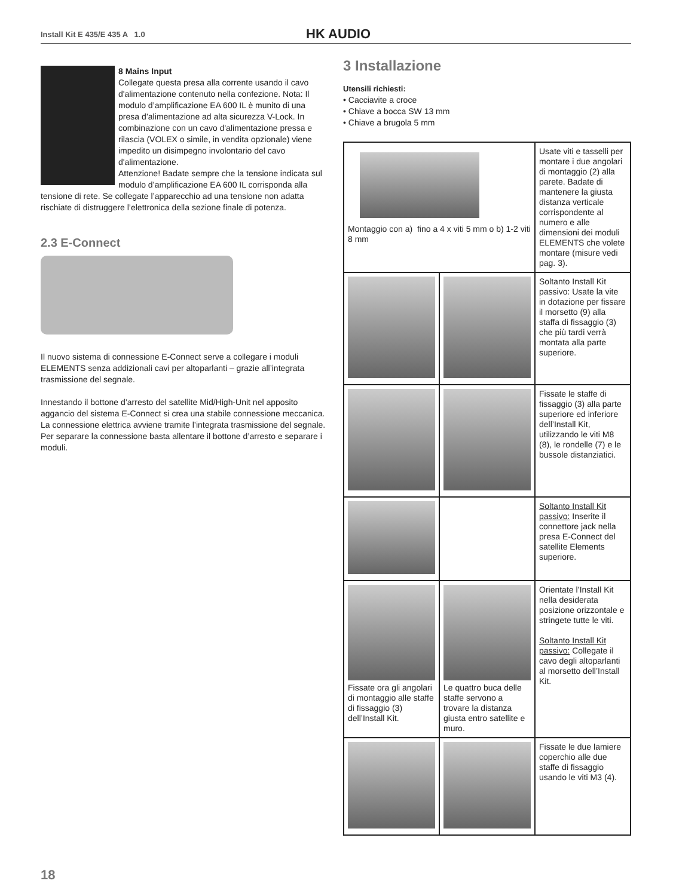Install Kit E 435/E 435 A 1.0 HK AUDIO
8 Mains Input
Collegate questa presa alla corrente usando il cavo d'alimentazione contenuto nella confezione. Nota: Il modulo d’amplificazione EA 600 IL è munito di una presa d’alimentazione ad alta sicurezza V-Lock. In combinazione con un cavo d'alimentazione pressa e rilascia (VOLEX o simile, in vendita opzionale) viene impedito un disimpegno involontario del cavo d'alimentazione.
Attenzione! Badate sempre che la tensione indicata sul modulo d’amplificazione EA 600 IL corrisponda alla tensione di rete. Se collegate l’apparecchio ad una tensione non adatta rischiate di distruggere l’elettronica della sezione finale di potenza.
2.3 E-Connect
Il nuovo sistema di connessione E-Connect serve a collegare i moduli ELEMENTS senza addizionali cavi per altoparlanti – grazie all’integrata trasmissione del segnale.
Innestando il bottone d’arresto del satellite Mid/High-Unit nel apposito aggancio del sistema E-Connect si crea una stabile connessione meccanica. La connessione elettrica avviene tramite l’integrata trasmissione del segnale. Per separare la connessione basta allentare il bottone d’arresto e separare i moduli.
3 Installazione
Utensili richiesti:
• Cacciavite a croce
• Chiave a bocca SW 13 mm
• Chiave a brugola 5 mm
| Montaggio con a) fino a 4 x viti 5 mm o b) 1-2 viti 8 mm | | Usate viti e tasselli per montare i due angolari di montaggio (2) alla parete. Badate di mantenere la giusta distanza verticale corrispondente al numero e alle dimensioni dei moduli ELEMENTS che volete montare (misure vedi pag. 3). |
| | | Soltanto Install Kit passivo: Usate la vite in dotazione per fissare il morsetto (9) alla staffa di fissaggio (3) che più tardi verrà montata alla parte superiore. |
| | | Fissate le staffe di fissaggio (3) alla parte superiore ed inferiore dell’Install Kit, utilizzando le viti M8 (8), le rondelle (7) e le bussole distanziatici. |
| | | Soltanto Install Kit passivo: Inserite il connettore jack nella presa E-Connect del satellite Elements superiore. |
| Fissate ora gli angolari di montaggio alle staffe di fissaggio (3) dell’Install Kit. | Le quattro buca delle staffe servono a trovare la distanza giusta entro satellite e muro. | Orientate l’Install Kit nella desiderata posizione orizzontale e stringete tutte le viti. Soltanto Install Kit passivo: Collegate il cavo degli altoparlanti al morsetto dell’Install Kit. |
| | | Fissate le due lamiere coperchio alle due staffe di fissaggio usando le viti M3 (4). |
18